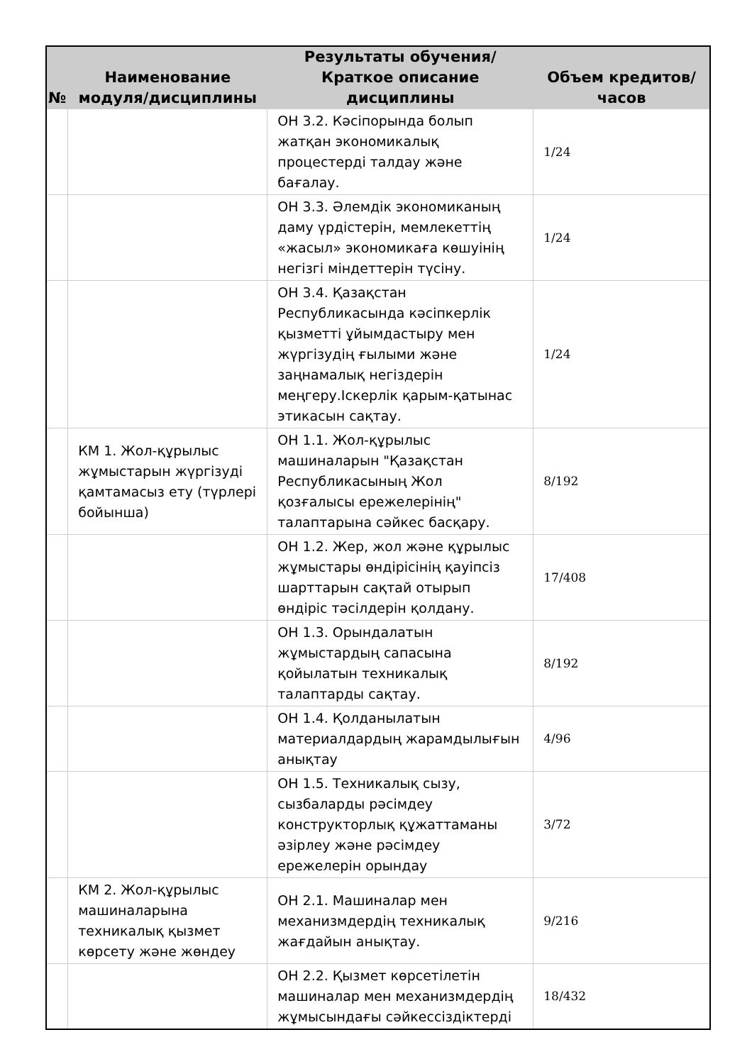| № | Наименование модуля/дисциплины | Результаты обучения/Краткое описание дисциплины | Объем кредитов/часов |
| --- | --- | --- | --- |
| | | ОН 3.2. Кәсіпорында болып жатқан экономикалық процестерді талдау және бағалау. | 1/24 |
| | | ОН 3.3. Әлемдік экономиканың даму үрдістерін, мемлекеттің «жасыл» экономикаға көшуінің негізгі міндеттерін түсіну. | 1/24 |
| | | ОН 3.4. Қазақстан Республикасында кәсіпкерлік қызметті ұйымдастыру мен жүргізудің ғылыми және заңнамалық негіздерін меңгеру.Іскерлік қарым-қатынас этикасын сақтау. | 1/24 |
| | КМ 1. Жол-құрылыс жұмыстарын жүргізуді қамтамасыз ету (түрлері бойынша) | ОН 1.1. Жол-құрылыс машиналарын "Қазақстан Республикасының Жол қозғалысы ережелерінің" талаптарына сәйкес басқару. | 8/192 |
| | | ОН 1.2. Жер, жол және құрылыс жұмыстары өндірісінің қауіпсіз шарттарын сақтай отырып өндіріс тәсілдерін қолдану. | 17/408 |
| | | ОН 1.3. Орындалатын жұмыстардың сапасына қойылатын техникалық талаптарды сақтау. | 8/192 |
| | | ОН 1.4. Қолданылатын материалдардың жарамдылығын анықтау | 4/96 |
| | | ОН 1.5. Техникалық сызу, сызбаларды рәсімдеу конструкторлық құжаттаманы әзірлеу және рәсімдеу ережелерін орындау | 3/72 |
| | КМ 2. Жол-құрылыс машиналарына техникалық қызмет көрсету және жөндеу | ОН 2.1. Машиналар мен механизмдердің техникалық жағдайын анықтау. | 9/216 |
| | | ОН 2.2. Қызмет көрсетілетін машиналар мен механизмдердің жұмысындағы сәйкессіздіктерді | 18/432 |